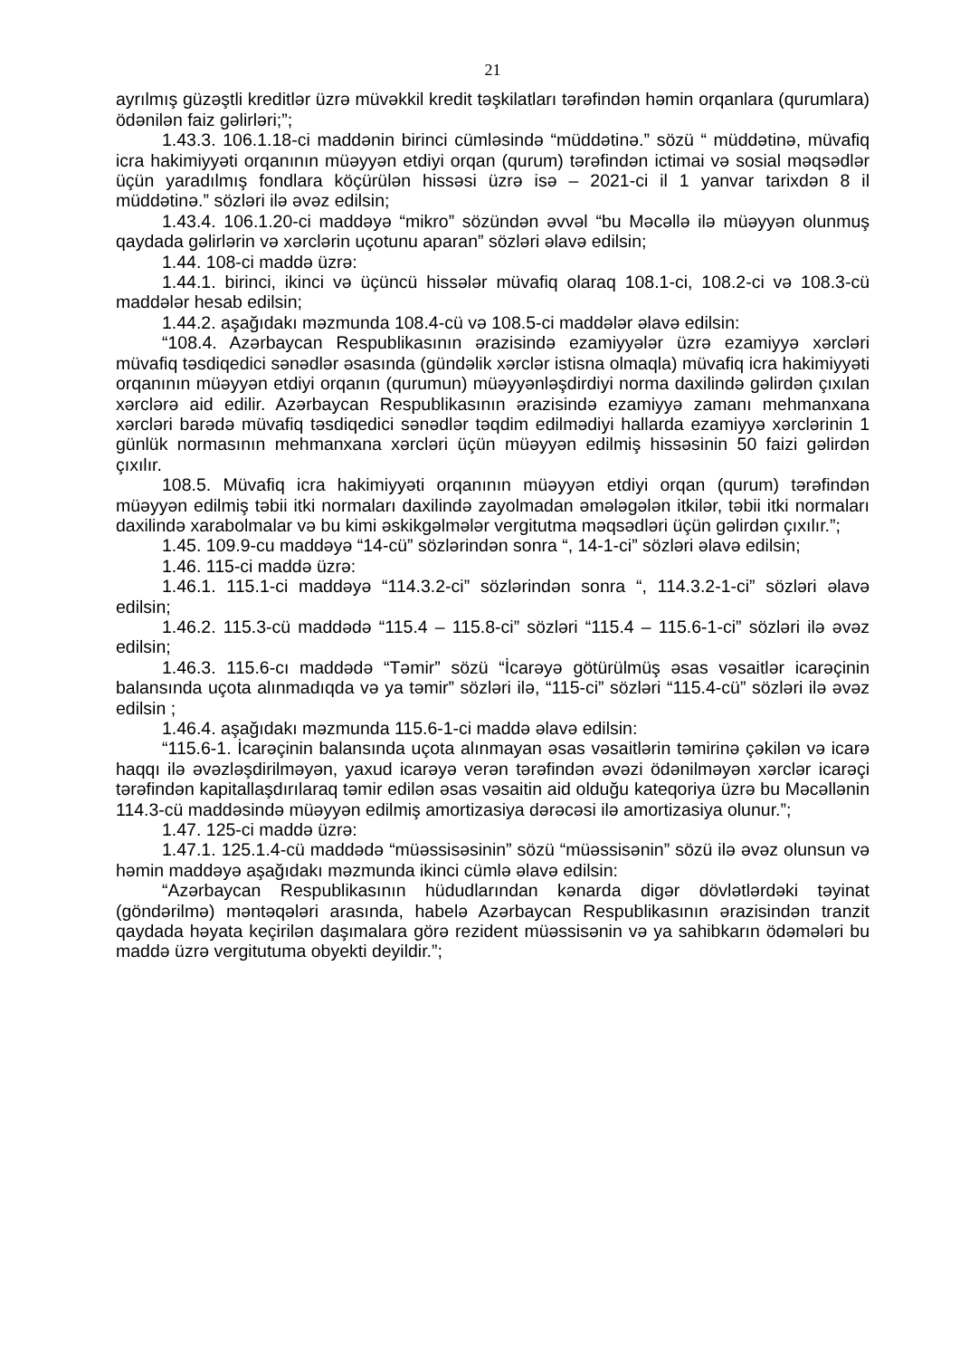21
ayrılmış güzəştli kreditlər üzrə müvəkkil kredit təşkilatları tərəfindən həmin orqanlara (qurumlara) ödənilən faiz gəlirləri;”;
1.43.3. 106.1.18-ci maddənin birinci cümləsində “müddətinə.” sözü “ müddətinə, müvafiq icra hakimiyyəti orqanının müəyyən etdiyi orqan (qurum) tərəfindən ictimai və sosial məqsədlər üçün yaradılmış fondlara köçürülən hissəsi üzrə isə – 2021-ci il 1 yanvar tarixdən 8 il müddətinə.” sözləri ilə əvəz edilsin;
1.43.4. 106.1.20-ci maddəyə “mikro” sözündən əvvəl “bu Məcəllə ilə müəyyən olunmuş qaydada gəlirlərin və xərclərin uçotunu aparan” sözləri əlavə edilsin;
1.44. 108-ci maddə üzrə:
1.44.1. birinci, ikinci və üçüncü hissələr müvafiq olaraq 108.1-ci, 108.2-ci və 108.3-cü maddələr hesab edilsin;
1.44.2. aşağıdakı məzmunda 108.4-cü və 108.5-ci maddələr əlavə edilsin:
“108.4. Azərbaycan Respublikasının ərazisində ezamiyyələr üzrə ezamiyyə xərcləri müvafiq təsdiqedici sənədlər əsasında (gündəlik xərclər istisna olmaqla) müvafiq icra hakimiyyəti orqanının müəyyən etdiyi orqanın (qurumun) müəyyənləşdirdiyi norma daxilində gəlirdən çıxılan xərclərə aid edilir. Azərbaycan Respublikasının ərazisində ezamiyyə zamanı mehmanxana xərcləri barədə müvafiq təsdiqedici sənədlər təqdim edilmədiyi hallarda ezamiyyə xərclərinin 1 günlük normasının mehmanxana xərcləri üçün müəyyən edilmiş hissəsinin 50 faizi gəlirdən çıxılır.
108.5. Müvafiq icra hakimiyyəti orqanının müəyyən etdiyi orqan (qurum) tərəfindən müəyyən edilmiş təbii itki normaları daxilində zayolmadan əmələgələn itkilər, təbii itki normaları daxilində xarabolmalar və bu kimi əskikgəlmələr vergitutma məqsədləri üçün gəlirdən çıxılır.”;
1.45. 109.9-cu maddəyə “14-cü” sözlərindən sonra “, 14-1-ci” sözləri əlavə edilsin;
1.46. 115-ci maddə üzrə:
1.46.1. 115.1-ci maddəyə “114.3.2-ci” sözlərindən sonra “, 114.3.2-1-ci” sözləri əlavə edilsin;
1.46.2. 115.3-cü maddədə “115.4 – 115.8-ci” sözləri “115.4 – 115.6-1-ci” sözləri ilə əvəz edilsin;
1.46.3. 115.6-cı maddədə “Təmir” sözü “İcarəyə götürülmüş əsas vəsaitlər icarəçinin balansında uçota alınmadıqda və ya təmir” sözləri ilə, “115-ci” sözləri “115.4-cü” sözləri ilə əvəz edilsin ;
1.46.4. aşağıdakı məzmunda 115.6-1-ci maddə əlavə edilsin:
“115.6-1. İcarəçinin balansında uçota alınmayan əsas vəsaitlərin təmirinə çəkilən və icarə haqqı ilə əvəzləşdirilməyən, yaxud icarəyə verən tərəfindən əvəzi ödənilməyən xərclər icarəçi tərəfindən kapitallaşdırılaraq təmir edilən əsas vəsaitin aid olduğu kateqoriya üzrə bu Məcəllənin 114.3-cü maddəsində müəyyən edilmiş amortizasiya dərəcəsi ilə amortizasiya olunur.”;
1.47. 125-ci maddə üzrə:
1.47.1. 125.1.4-cü maddədə “müəssisəsinin” sözü “müəssisənin” sözü ilə əvəz olunsun və həmin maddəyə aşağıdakı məzmunda ikinci cümlə əlavə edilsin:
“Azərbaycan Respublikasının hüdudlarından kənarda digər dövlətlərdəki təyinat (göndərilmə) məntəqələri arasında, habelə Azərbaycan Respublikasının ərazisindən tranzit qaydada həyata keçirilən daşımalara görə rezident müəssisənin və ya sahibkarın ödəmələri bu maddə üzrə vergitutuma obyekti deyildir.”;